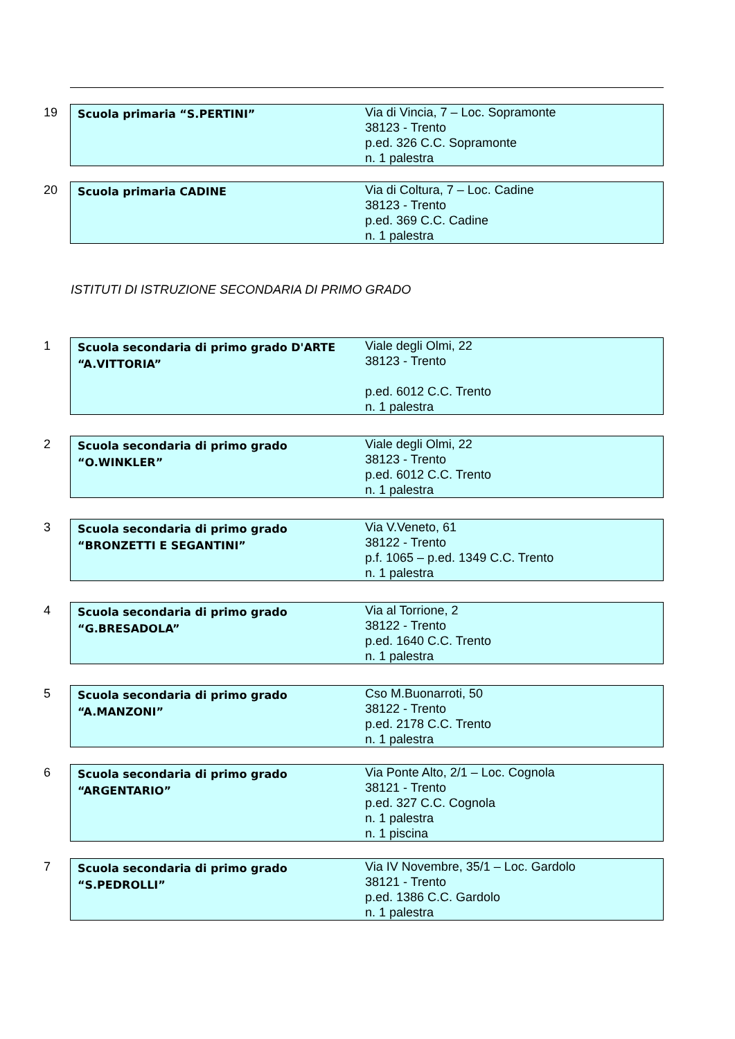19
| Scuola primaria “S.PERTINI” | Via di Vincia, 7 – Loc. Sopramonte 38123 - Trento p.ed. 326 C.C. Sopramonte n. 1 palestra |
20
| Scuola primaria CADINE | Via di Coltura, 7 – Loc. Cadine 38123 - Trento p.ed. 369 C.C. Cadine n. 1 palestra |
ISTITUTI DI ISTRUZIONE SECONDARIA DI PRIMO GRADO
1
| Scuola secondaria di primo grado D'ARTE “A.VITTORIA” | Viale degli Olmi, 22 38123 - Trento p.ed. 6012 C.C. Trento n. 1 palestra |
2
| Scuola secondaria di primo grado “O.WINKLER” | Viale degli Olmi, 22 38123 - Trento p.ed. 6012 C.C. Trento n. 1 palestra |
3
| Scuola secondaria di primo grado “BRONZETTI E SEGANTINI” | Via V.Veneto, 61 38122 - Trento p.f. 1065 – p.ed. 1349 C.C. Trento n. 1 palestra |
4
| Scuola secondaria di primo grado “G.BRESADOLA” | Via al Torrione, 2 38122 - Trento p.ed. 1640 C.C. Trento n. 1 palestra |
5
| Scuola secondaria di primo grado “A.MANZONI” | Cso M.Buonarroti, 50 38122 - Trento p.ed. 2178 C.C. Trento n. 1 palestra |
6
| Scuola secondaria di primo grado “ARGENTARIO” | Via Ponte Alto, 2/1 – Loc. Cognola 38121 - Trento p.ed. 327 C.C. Cognola n. 1 palestra n. 1 piscina |
7
| Scuola secondaria di primo grado “S.PEDROLLI” | Via IV Novembre, 35/1 – Loc. Gardolo 38121 - Trento p.ed. 1386 C.C. Gardolo n. 1 palestra |